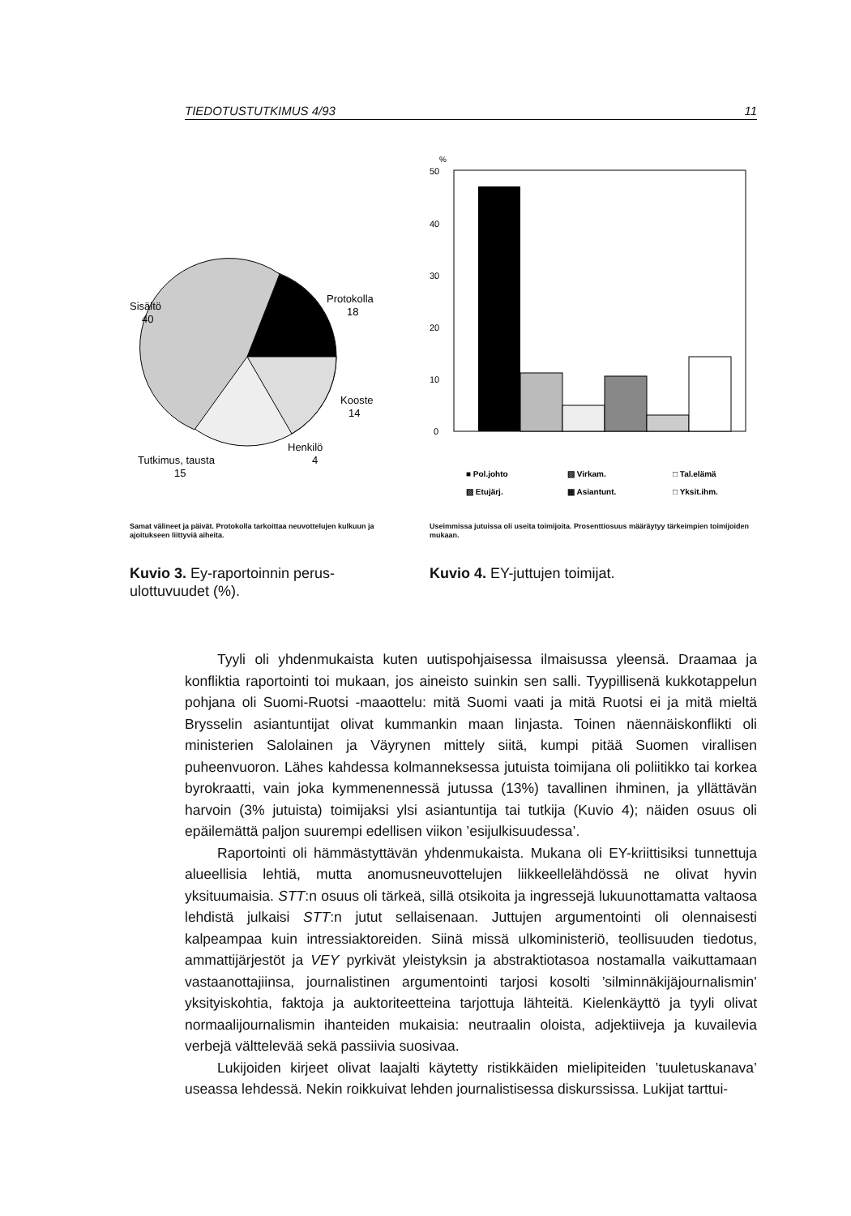TIEDOTUSTUTKIMUS 4/93 11
Sisältö
40
Protokolla
18
Kooste
14
Henkilö
4
Tutkimus, tausta
15
Samat välineet ja päivät. Protokolla tarkoittaa neuvottelujen kulkuun ja ajoitukseen liittyviä aiheita.
Kuvio 3. Ey-raportoinnin perus-ulottuvuudet (%).
%
50
40
30
20
10
0
■ Pol.johto
▧ Virkam.
□ Tal.elämä
▨ Etujärj.
▦ Asiantunt.
□ Yksit.ihm.
Useimmissa jutuissa oli useita toimijoita. Prosenttiosuus määräytyy tärkeimpien toimijoiden mukaan.
Kuvio 4. EY-juttujen toimijat.
Tyyli oli yhdenmukaista kuten uutispohjaisessa ilmaisussa yleensä. Draamaa ja konfliktia raportointi toi mukaan, jos aineisto suinkin sen salli. Tyypillisenä kukkotappelun pohjana oli Suomi-Ruotsi -maaottelu: mitä Suomi vaati ja mitä Ruotsi ei ja mitä mieltä Brysselin asiantuntijat olivat kummankin maan linjasta. Toinen näennäiskonflikti oli ministerien Salolainen ja Väyrynen mittely siitä, kumpi pitää Suomen virallisen puheenvuoron. Lähes kahdessa kolmanneksessa jutuista toimijana oli poliitikko tai korkea byrokraatti, vain joka kymmenennessä jutussa (13%) tavallinen ihminen, ja yllättävän harvoin (3% jutuista) toimijaksi ylsi asiantuntija tai tutkija (Kuvio 4); näiden osuus oli epäilemättä paljon suurempi edellisen viikon ’esijulkisuudessa’.
Raportointi oli hämmästyttävän yhdenmukaista. Mukana oli EY-kriittisiksi tunnettuja alueellisia lehtiä, mutta anomusneuvottelujen liikkeellelähdössä ne olivat hyvin yksituumaisia. STT:n osuus oli tärkeä, sillä otsikoita ja ingressejä lukuunottamatta valtaosa lehdistä julkaisi STT:n jutut sellaisenaan. Juttujen argumentointi oli olennaisesti kalpeampaa kuin intressiaktoreiden. Siinä missä ulkoministeriö, teollisuuden tiedotus, ammattijärjestöt ja VEY pyrkivät yleistyksin ja abstraktiotasoa nostamalla vaikuttamaan vastaanottajiinsa, journalistinen argumentointi tarjosi kosolti ’silminnäkijäjournalismin’ yksityiskohtia, faktoja ja auktoriteetteina tarjottuja lähteitä. Kielenkäyttö ja tyyli olivat normaalijournalismin ihanteiden mukaisia: neutraalin oloista, adjektiiveja ja kuvailevia verbejä välttelevää sekä passiivia suosivaa.
Lukijoiden kirjeet olivat laajalti käytetty ristikkäiden mielipiteiden ’tuuletuskanava’ useassa lehdessä. Nekin roikkuivat lehden journalistisessa diskurssissa. Lukijat tarttui-